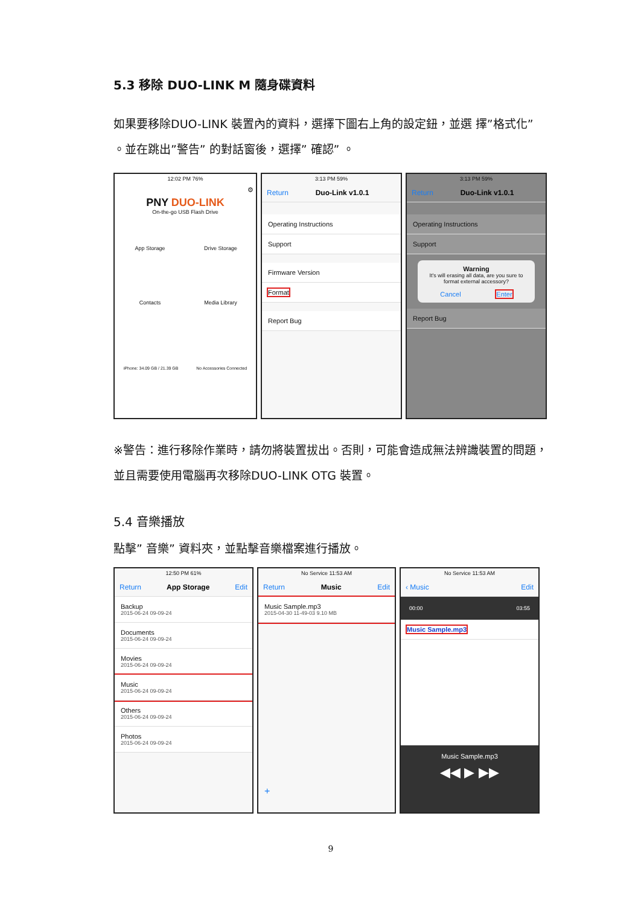5.3 移除 DUO-LINK M 隨身碟資料
如果要移除DUO-LINK 裝置內的資料，選擇下圖右上角的設定鈕，並選 擇”格式化” 。並在跳出”警告” 的對話窗後，選擇” 確認” 。
12:02 PM 76%
⚙
PNY DUO-LINK
On-the-go USB Flash Drive
App Storage
Drive Storage
Contacts
Media Library
iPhone: 34.09 GB / 21.39 GB No Accessories Connected
3:13 PM 59%
Return Duo-Link v1.0.1
Operating Instructions
Support
Firmware Version
Format
Report Bug
3:13 PM 59%
Return Duo-Link v1.0.1
Operating Instructions
Support
Warning
It's will erasing all data, are you sure to format external accessory?
Cancel Enter
Report Bug
※警告：進行移除作業時，請勿將裝置拔出。否則，可能會造成無法辨識裝置的問題，並且需要使用電腦再次移除DUO-LINK OTG 裝置。
5.4 音樂播放
點擊” 音樂” 資料夾，並點擊音樂檔案進行播放。
12:50 PM 61%
Return App Storage Edit
Backup
2015-06-24 09-09-24
Documents
2015-06-24 09-09-24
Movies
2015-06-24 09-09-24
Music
2015-06-24 09-09-24
Others
2015-06-24 09-09-24
Photos
2015-06-24 09-09-24
+
No Service 11:53 AM
Return Music Edit
Music Sample.mp3
2015-04-30 11-49-03 9.10 MB
+
No Service 11:53 AM
‹ Music Edit
00:00 03:55
Music Sample.mp3
Music Sample.mp3
◀◀ ▶ ▶▶
9